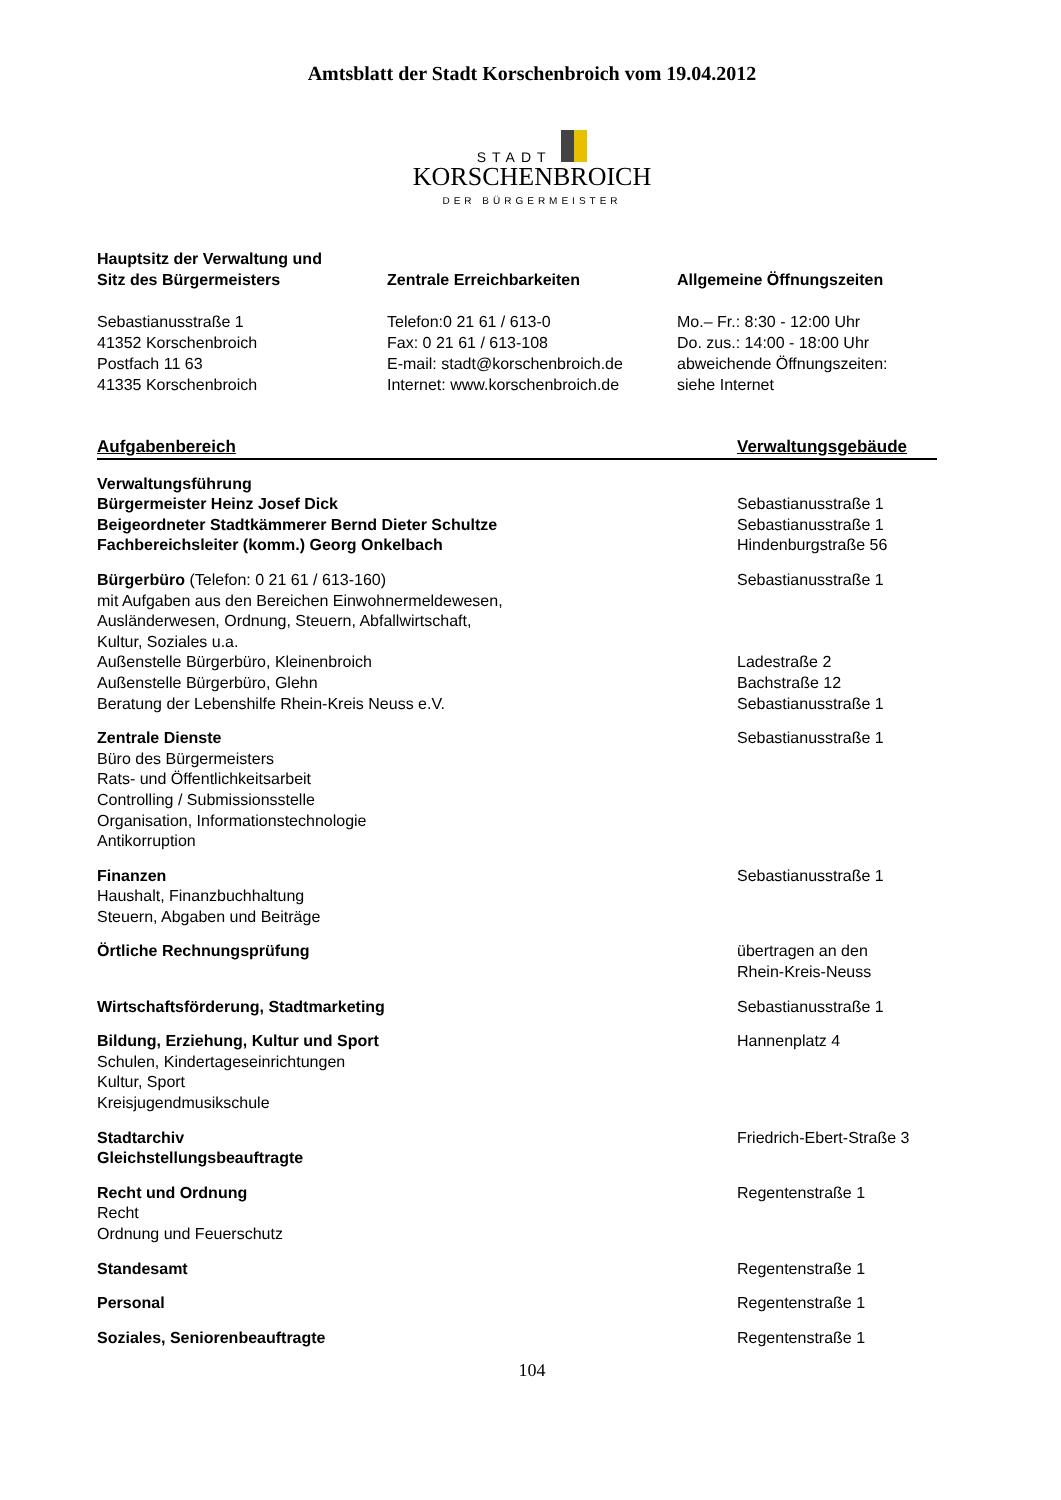Amtsblatt der Stadt Korschenbroich vom 19.04.2012
STADT
KORSCHENBROICH
DER BÜRGERMEISTER
Hauptsitz der Verwaltung und
Sitz des Bürgermeisters
Sebastianusstraße 1
41352 Korschenbroich
Postfach 11 63
41335 Korschenbroich
Zentrale Erreichbarkeiten
Telefon:0 21 61 / 613-0
Fax: 0 21 61 / 613-108
E-mail: stadt@korschenbroich.de
Internet: www.korschenbroich.de
Allgemeine Öffnungszeiten
Mo.– Fr.: 8:30 - 12:00 Uhr
Do. zus.: 14:00 - 18:00 Uhr
abweichende Öffnungszeiten:
siehe Internet
| Aufgabenbereich | Verwaltungsgebäude |
| --- | --- |
| Verwaltungsführung Bürgermeister Heinz Josef Dick Beigeordneter Stadtkämmerer Bernd Dieter Schultze Fachbereichsleiter (komm.) Georg Onkelbach | Sebastianusstraße 1 Sebastianusstraße 1 Hindenburgstraße 56 |
| Bürgerbüro (Telefon: 0 21 61 / 613-160) mit Aufgaben aus den Bereichen Einwohnermeldewesen, Ausländerwesen, Ordnung, Steuern, Abfallwirtschaft, Kultur, Soziales u.a. Außenstelle Bürgerbüro, Kleinenbroich Außenstelle Bürgerbüro, Glehn Beratung der Lebenshilfe Rhein-Kreis Neuss e.V. | Sebastianusstraße 1 Ladestraße 2 Bachstraße 12 Sebastianusstraße 1 |
| Zentrale Dienste Büro des Bürgermeisters Rats- und Öffentlichkeitsarbeit Controlling / Submissionsstelle Organisation, Informationstechnologie Antikorruption | Sebastianusstraße 1 |
| Finanzen Haushalt, Finanzbuchhaltung Steuern, Abgaben und Beiträge | Sebastianusstraße 1 |
| Örtliche Rechnungsprüfung | übertragen an den Rhein-Kreis-Neuss |
| Wirtschaftsförderung, Stadtmarketing | Sebastianusstraße 1 |
| Bildung, Erziehung, Kultur und Sport Schulen, Kindertageseinrichtungen Kultur, Sport Kreisjugendmusikschule | Hannenplatz 4 |
| Stadtarchiv Gleichstellungsbeauftragte | Friedrich-Ebert-Straße 3 |
| Recht und Ordnung Recht Ordnung und Feuerschutz | Regentenstraße 1 |
| Standesamt | Regentenstraße 1 |
| Personal | Regentenstraße 1 |
| Soziales, Seniorenbeauftragte | Regentenstraße 1 |
104